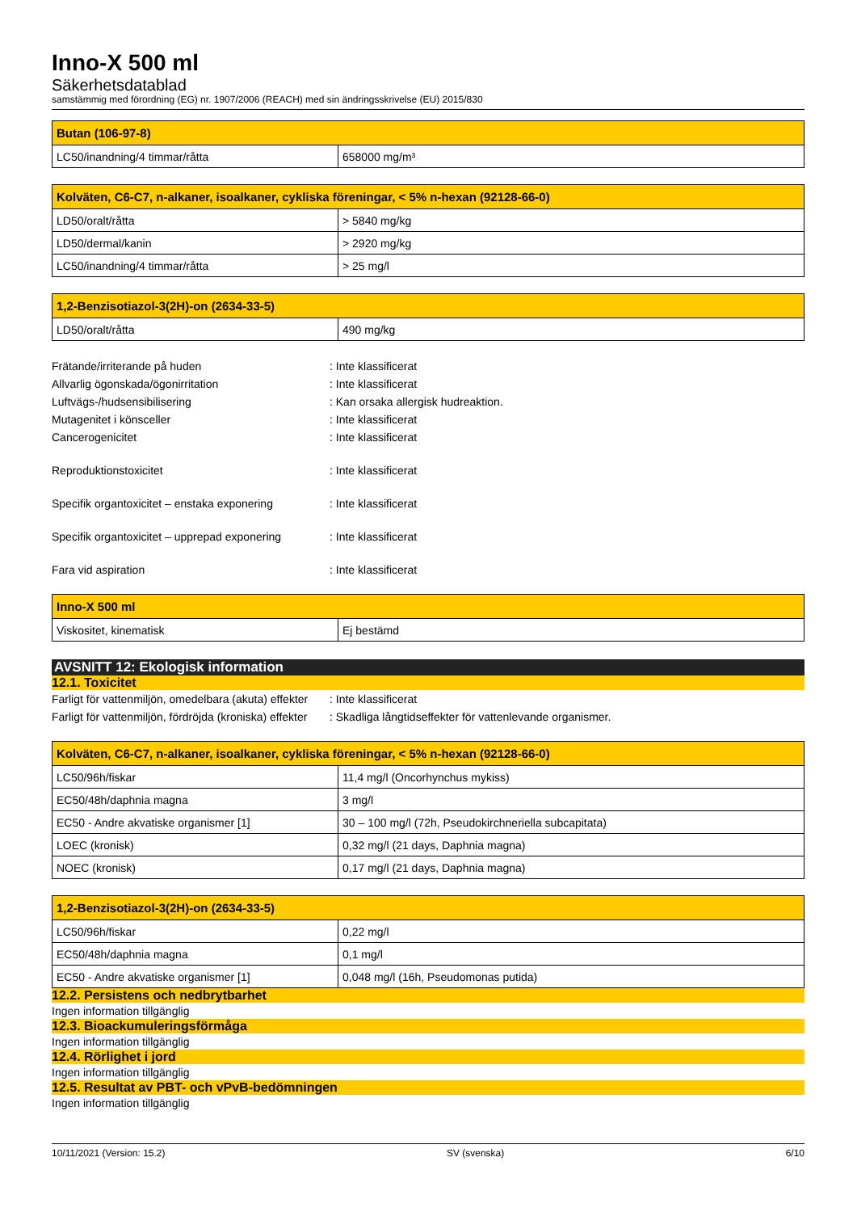Inno-X 500 ml
Säkerhetsdatablad
samstämmig med förordning (EG) nr. 1907/2006 (REACH) med sin ändringsskrivelse (EU) 2015/830
| Butan (106-97-8) | |
| --- | --- |
| LC50/inandning/4 timmar/råtta | 658000 mg/m³ |
| Kolväten, C6-C7, n-alkaner, isoalkaner, cykliska föreningar, < 5% n-hexan (92128-66-0) | |
| --- | --- |
| LD50/oralt/råtta | > 5840 mg/kg |
| LD50/dermal/kanin | > 2920 mg/kg |
| LC50/inandning/4 timmar/råtta | > 25 mg/l |
| 1,2-Benzisotiazol-3(2H)-on (2634-33-5) | |
| --- | --- |
| LD50/oralt/råtta | 490 mg/kg |
Frätande/irriterande på huden : Inte klassificerat
Allvarlig ögonskada/ögonirritation : Inte klassificerat
Luftvägs-/hudsensibilisering : Kan orsaka allergisk hudreaktion.
Mutagenitet i könsceller : Inte klassificerat
Cancerogenicitet : Inte klassificerat
Reproduktionstoxicitet : Inte klassificerat
Specifik organtoxicitet – enstaka exponering
: Inte klassificerat
Specifik organtoxicitet – upprepad exponering
: Inte klassificerat
Fara vid aspiration : Inte klassificerat
| Inno-X 500 ml | |
| --- | --- |
| Viskositet, kinematisk | Ej bestämd |
AVSNITT 12: Ekologisk information
12.1. Toxicitet
Farligt för vattenmiljön, omedelbara (akuta) effekter
: Inte klassificerat
Farligt för vattenmiljön, fördröjda (kroniska) effekter
: Skadliga långtidseffekter för vattenlevande organismer.
| Kolväten, C6-C7, n-alkaner, isoalkaner, cykliska föreningar, < 5% n-hexan (92128-66-0) | |
| --- | --- |
| LC50/96h/fiskar | 11,4 mg/l (Oncorhynchus mykiss) |
| EC50/48h/daphnia magna | 3 mg/l |
| EC50 - Andre akvatiske organismer [1] | 30 – 100 mg/l (72h, Pseudokirchneriella subcapitata) |
| LOEC (kronisk) | 0,32 mg/l (21 days, Daphnia magna) |
| NOEC (kronisk) | 0,17 mg/l (21 days, Daphnia magna) |
| 1,2-Benzisotiazol-3(2H)-on (2634-33-5) | |
| --- | --- |
| LC50/96h/fiskar | 0,22 mg/l |
| EC50/48h/daphnia magna | 0,1 mg/l |
| EC50 - Andre akvatiske organismer [1] | 0,048 mg/l (16h, Pseudomonas putida) |
12.2. Persistens och nedbrytbarhet
Ingen information tillgänglig
12.3. Bioackumuleringsförmåga
Ingen information tillgänglig
12.4. Rörlighet i jord
Ingen information tillgänglig
12.5. Resultat av PBT- och vPvB-bedömningen
Ingen information tillgänglig
10/11/2021 (Version: 15.2) SV (svenska) 6/10